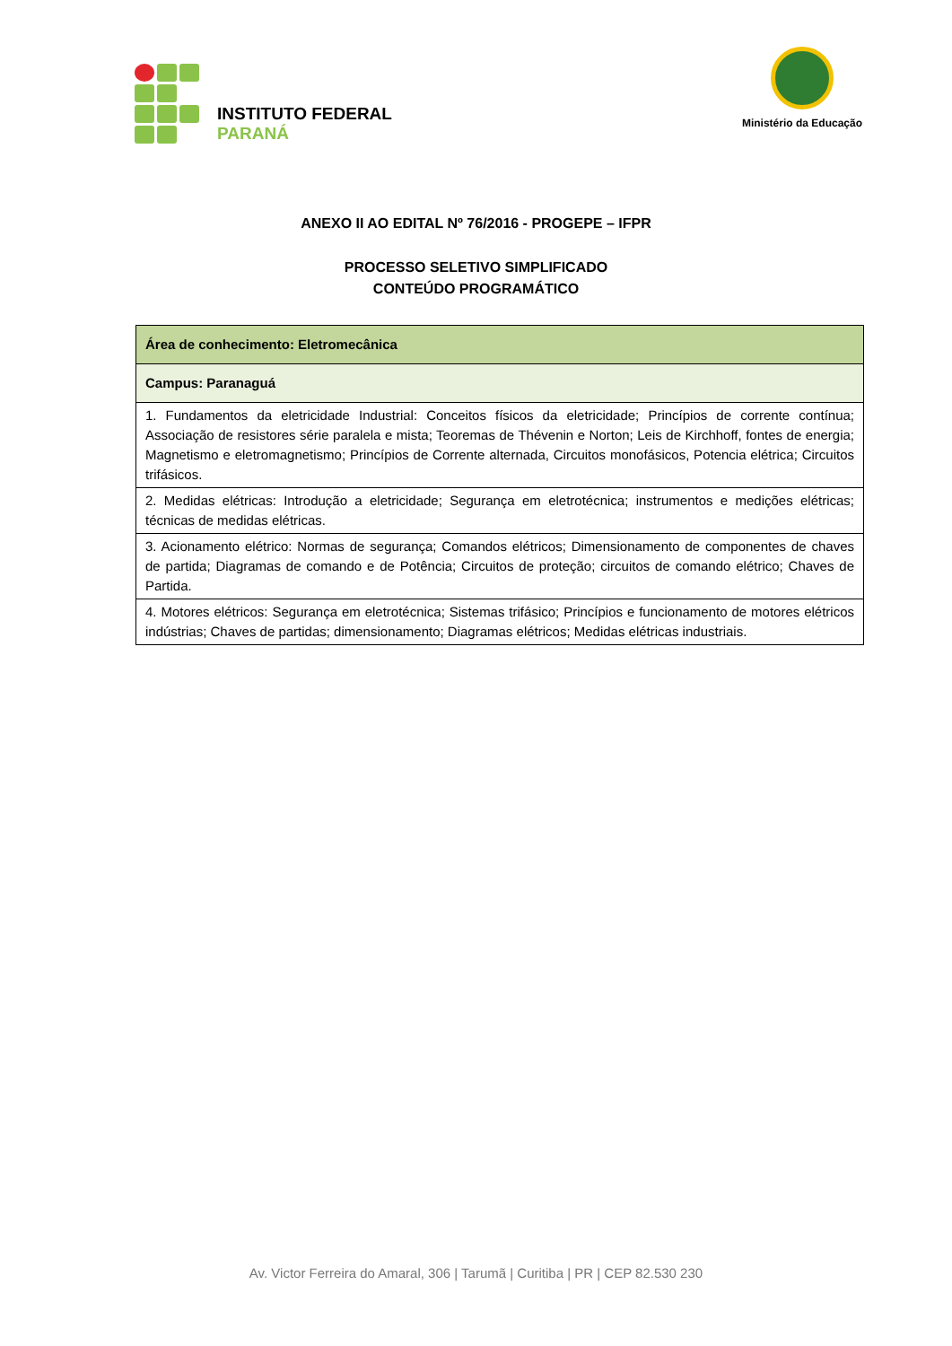INSTITUTO FEDERAL
PARANÁ
Ministério da Educação
ANEXO II AO EDITAL Nº 76/2016 - PROGEPE – IFPR
PROCESSO SELETIVO SIMPLIFICADO
CONTEÚDO PROGRAMÁTICO
| Área de conhecimento: Eletromecânica |
| Campus: Paranaguá |
| 1. Fundamentos da eletricidade Industrial: Conceitos físicos da eletricidade; Princípios de corrente contínua; Associação de resistores série paralela e mista; Teoremas de Thévenin e Norton; Leis de Kirchhoff, fontes de energia; Magnetismo e eletromagnetismo; Princípios de Corrente alternada, Circuitos monofásicos, Potencia elétrica; Circuitos trifásicos. |
| 2. Medidas elétricas: Introdução a eletricidade; Segurança em eletrotécnica; instrumentos e medições elétricas; técnicas de medidas elétricas. |
| 3. Acionamento elétrico: Normas de segurança; Comandos elétricos; Dimensionamento de componentes de chaves de partida; Diagramas de comando e de Potência; Circuitos de proteção; circuitos de comando elétrico; Chaves de Partida. |
| 4. Motores elétricos: Segurança em eletrotécnica; Sistemas trifásico; Princípios e funcionamento de motores elétricos indústrias; Chaves de partidas; dimensionamento; Diagramas elétricos; Medidas elétricas industriais. |
Av. Victor Ferreira do Amaral, 306 | Tarumã | Curitiba | PR | CEP 82.530 230